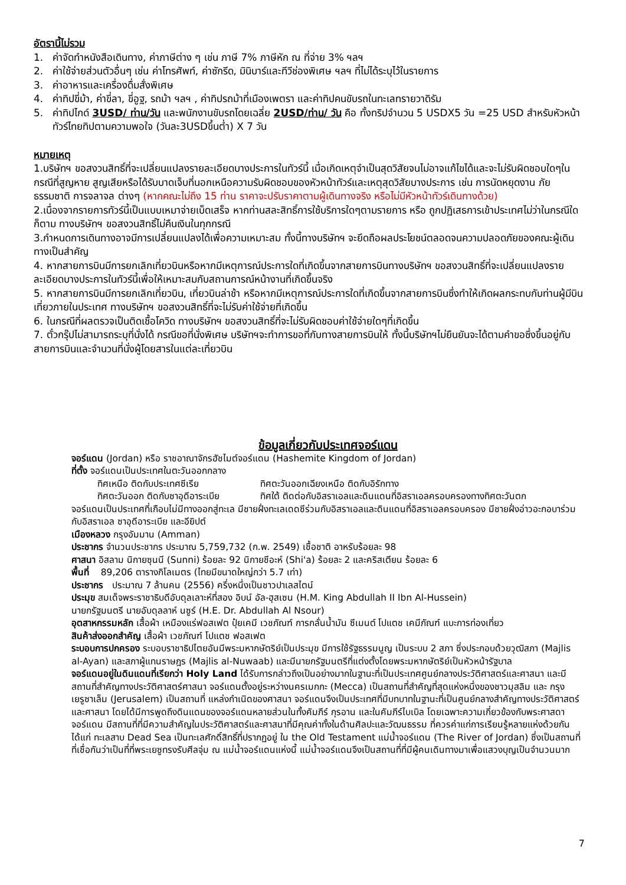อัตรานี้ไม่รวม
1. ค่าจัดทำหนังสือเดินทาง, ค่าภาษีต่าง ๆ เช่น ภาษี 7% ภาษีหัก ณ ที่จ่าย 3% ฯลฯ
2. ค่าใช้จ่ายส่วนตัวอื่นๆ เช่น ค่าโทรศัพท์, ค่าซักรีด, มินิบาร์และทีวีช่องพิเศษ ฯลฯ ที่ไม่ได้ระบุไว้ในรายการ
3. ค่าอาหารและเครื่องดื่มสั่งพิเศษ
4. ค่าทิปขี่ม้า, ค่าขี่ลา, ขี่อูฐ, รถม้า ฯลฯ , ค่าทิปรถม้าที่เมืองเพตรา และค่าทิปคนขับรถในทะเลทรายวาดิรัม
5. ค่าทิปไกด์ 3USD/ ท่าน/วัน และพนักงานขับรถโดยเฉลี่ย 2USD/ท่าน/ วัน คือ ทั้งทริปจำนวน 5 USDX5 วัน =25 USD สำหรับหัวหน้าทัวร์ไทยทิปตามความพอใจ (วันละ3USDขึ้นต่ำ) X 7 วัน
หมายเหตุ
1.บริษัทฯ ขอสงวนสิทธิ์ที่จะเปลี่ยนแปลงรายละเอียดบางประการในทัวร์นี้ เมื่อเกิดเหตุจำเป็นสุดวิสัยจนไม่อาจแก้ไขได้และจะไม่รับผิดชอบใดๆในกรณีที่สูญหาย สูญเสียหรือได้รับบาดเจ็บที่นอกเหนือความรับผิดชอบของหัวหน้าทัวร์และเหตุสุดวิสัยบางประการ เช่น การนัดหยุดงาน ภัยธรรมชาติ การจลาจล ต่างๆ (หากคณะไม่ถึง 15 ท่าน ราคาจะปรับราคาตามผู้เดินทางจริง หรือไม่มีหัวหน้าทัวร์เดินทางด้วย)
2.เนื่องจากรายการทัวร์นี้เป็นแบบเหมาจ่ายเบ็ดเสร็จ หากท่านสละสิทธิ์การใช้บริการใดๆตามรายการ หรือ ถูกปฏิเสธการเข้าประเทศไม่ว่าในกรณีใดก็ตาม ทางบริษัทฯ ขอสงวนสิทธิ์ไม่คืนเงินในทุกกรณี
3.กำหนดการเดินทางอาจมีการเปลี่ยนแปลงได้เพื่อความเหมาะสม ทั้งนี้ทางบริษัทฯ จะยึดถือผลประโยชน์ตลอดจนความปลอดภัยของคณะผู้เดินทางเป็นสำคัญ
4. หากสายการบินมีการยกเลิกเที่ยวบินหรือหากมีเหตุการณ์ประการใดที่เกิดขึ้นจากสายการบินทางบริษัทฯ ขอสงวนสิทธิ์ที่จะเปลี่ยนแปลงรายละเอียดบางประการในทัวร์นี้เพื่อให้เหมาะสมกับสถานการณ์หน้างานที่เกิดขึ้นจริง
5. หากสายการบินมีการยกเลิกเที่ยวบิน, เที่ยวบินล่าช้า หรือหากมีเหตุการณ์ประการใดที่เกิดขึ้นจากสายการบินซึ่งทำให้เกิดผลกระทบกับท่านผู้มีบินเที่ยวภายในประเทศ ทางบริษัทฯ ขอสงวนสิทธิ์ที่จะไม่รับค่าใช้จ่ายที่เกิดขึ้น
6. ในกรณีที่ผลตรวจเป็นติดเชื้อโควิด ทางบริษัทฯ ขอสงวนสิทธิ์ที่จะไม่รับผิดชอบค่าใช้จ่ายใดๆที่เกิดขึ้น
7. ตั๋วกรุ๊ปไม่สามารถระบุที่นั่งได้ กรณีขอที่นั่งพิเศษ บริษัทฯจะทำการขอที่กับทางสายการบินให้ ทั้งนี้บริษัทฯไม่ยืนยันจะได้ตามคำขอซึ่งขึ้นอยู่กับสายการบินและจำนวนที่นั่งผู้โดยสารในแต่ละเที่ยวบิน
ข้อมูลเกี่ยวกับประเทศจอร์แดน
จอร์แดน (Jordan) หรือ ราชอาณาจักรฮัชไมต์จอร์แดน (Hashemite Kingdom of Jordan)
ที่ตั้ง จอร์แดนเป็นประเทศในตะวันออกกลาง
ทิศเหนือ ติดกับประเทศซีเรีย ทิศตะวันออกเฉียงเหนือ ติดกับอิรักทาง
ทิศตะวันออก ติดกับซาอุดีอาระเบีย ทิศใต้ ติดต่อกับอิสราเอลและดินแดนที่อิสราเอลครอบครองทางทิศตะวันตก
จอร์แดนเป็นประเทศที่เกือบไม่มีทางออกสู่ทะเล มีชายฝั่งทะเลเดดซีร่วมกับอิสราเอลและดินแดนที่อิสราเอลครอบครอง มีชายฝั่งอ่าวอะกอบาร่วมกับอิสราเอล ซาอุดีอาระเบีย และอียิปต์
เมืองหลวง กรุงอัมมาน (Amman)
ประชากร จำนวนประชากร ประมาณ 5,759,732 (ก.พ. 2549) เชื้อชาติ อาหรับร้อยละ 98
ศาสนา อิสลาม นิกายซุนนี (Sunni) ร้อยละ 92 นิกายชีอะห์ (Shi'a) ร้อยละ 2 และคริสเตียน ร้อยละ 6
พื้นที่ 89,206 ตารางกิโลเมตร (ไทยมีขนาดใหญ่กว่า 5.7 เท่า)
ประชากร ประมาณ 7 ล้านคน (2556) ครึ่งหนึ่งเป็นชาวปาเลสไตน์
ประมุข สมเด็จพระราชาธิบดีอับดุลเลาะห์ที่สอง อิบน์ อัล-ฮุสเซน (H.M. King Abdullah II Ibn Al-Hussein)
นายกรัฐมนตรี นายอับดุลลาห์ นซูร์ (H.E. Dr. Abdullah Al Nsour)
อุตสาหกรรมหลัก เสื้อผ้า เหมืองแร่ฟอสเฟต ปุ๋ยเคมี เวชภัณฑ์ การกลั่นน้ำมัน ซีเมนต์ โปแตช เคมีภัณฑ์ แบะการท่องเที่ยว
สินค้าส่งออกสำคัญ เสื้อผ้า เวชภัณฑ์ โปแตช ฟอสเฟต
ระบอบการปกครอง ระบอบราชาธิปไตยอันมีพระมหากษัตริย์เป็นประมุข มีการใช้รัฐธรรมนูญ เป็นระบบ 2 สภา ซึ่งประกอบด้วยวุฒิสภา (Majlis al-Ayan) และสภาผู้แทนราษฎร (Majlis al-Nuwaab) และมีนายกรัฐมนตรีที่แต่งตั้งโดยพระมหากษัตริย์เป็นหัวหน้ารัฐบาล
จอร์แดนอยู่ในดินแดนที่เรียกว่า Holy Land ได้รับการกล่าวถึงเป็นอย่างมากในฐานะที่เป็นประเทศศูนย์กลางประวัติศาสตร์และศาสนา และมีสถานที่สำคัญทางประวัติศาสตร์ศาสนา จอร์แดนตั้งอยู่ระหว่างนครเมกกะ (Mecca) เป็นสถานที่สำคัญที่สุดแห่งหนึ่งของชาวมุสลิม และ กรุงเยรูซาเล็ม (Jerusalem) เป็นสถานที่ แหล่งกำเนิดของศาสนา จอร์แดนจึงเป็นประเทศที่มีบทบาทในฐานะที่เป็นศูนย์กลางสำคัญทางประวัติศาสตร์และศาสนา โดยได้มีการพูดถึงดินแดนของจอร์แดนหลายส่วนในทั้งคัมภีร์ กุรอาน และในคัมภีร์ไบเบิล โดยเฉพาะความเกี่ยวข้องกับพระศาสดา จอร์แดน มีสถานที่ที่มีความสำคัญในประวัติศาสตร์และศาสนาที่มีคุณค่าทั้งในด้านศิลปะและวัฒนธรรม ที่ควรค่าแก่การเรียนรู้หลายแห่งด้วยกัน ได้แก่ ทะเลสาบ Dead Sea เป็นทะเลศักดิ์สิทธิ์ที่ปรากฏอยู่ ใน the Old Testament แม่น้ำจอร์แดน (The River of Jordan) ซึ่งเป็นสถานที่ที่เชื่อกันว่าเป็นที่ที่พระเยซูทรงรับศีลจุ่ม ณ แม่น้ำจอร์แดนแห่งนี้ แม่น้ำจอร์แดนจึงเป็นสถานที่ที่มีผู้คนเดินทางมาเพื่อแสวงบุญเป็นจำนวนมาก
7